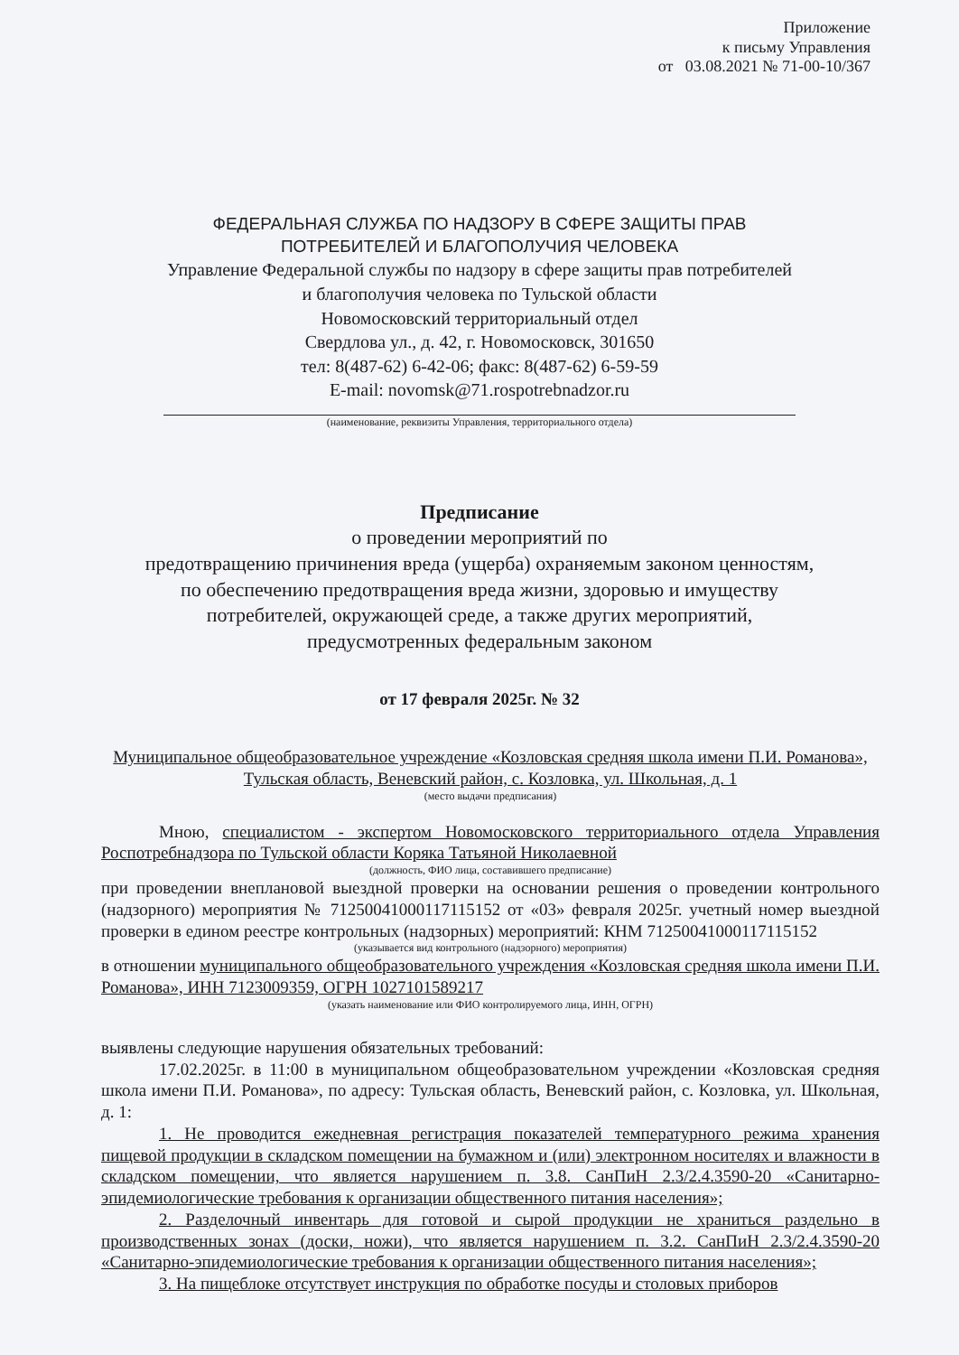Приложение
к письму Управления
от 03.08.2021 № 71-00-10/367
ФЕДЕРАЛЬНАЯ СЛУЖБА ПО НАДЗОРУ В СФЕРЕ ЗАЩИТЫ ПРАВ
ПОТРЕБИТЕЛЕЙ И БЛАГОПОЛУЧИЯ ЧЕЛОВЕКА
Управление Федеральной службы по надзору в сфере защиты прав потребителей
и благополучия человека по Тульской области
Новомосковский территориальный отдел
Свердлова ул., д. 42, г. Новомосковск, 301650
тел: 8(487-62) 6-42-06; факс: 8(487-62) 6-59-59
E-mail: novomsk@71.rospotrebnadzor.ru
(наименование, реквизиты Управления, территориального отдела)
Предписание
о проведении мероприятий по
предотвращению причинения вреда (ущерба) охраняемым законом ценностям,
по обеспечению предотвращения вреда жизни, здоровью и имуществу
потребителей, окружающей среде, а также других мероприятий,
предусмотренных федеральным законом
от 17 февраля 2025г. № 32
Муниципальное общеобразовательное учреждение «Козловская средняя школа имени П.И. Романова», Тульская область, Веневский район, с. Козловка, ул. Школьная, д. 1
(место выдачи предписания)
Мною, специалистом - экспертом Новомосковского территориального отдела Управления Роспотребнадзора по Тульской области Коряка Татьяной Николаевной
(должность, ФИО лица, составившего предписание)
при проведении внеплановой выездной проверки на основании решения о проведении контрольного (надзорного) мероприятия № 71250041000117115152 от «03» февраля 2025г. учетный номер выездной проверки в едином реестре контрольных (надзорных) мероприятий: КНМ 71250041000117115152
(указывается вид контрольного (надзорного) мероприятия)
в отношении муниципального общеобразовательного учреждения «Козловская средняя школа имени П.И. Романова», ИНН 7123009359, ОГРН 1027101589217
(указать наименование или ФИО контролируемого лица, ИНН, ОГРН)
выявлены следующие нарушения обязательных требований:
17.02.2025г. в 11:00 в муниципальном общеобразовательном учреждении «Козловская средняя школа имени П.И. Романова», по адресу: Тульская область, Веневский район, с. Козловка, ул. Школьная, д. 1:
1. Не проводится ежедневная регистрация показателей температурного режима хранения пищевой продукции в складском помещении на бумажном и (или) электронном носителях и влажности в складском помещении, что является нарушением п. 3.8. СанПиН 2.3/2.4.3590-20 «Санитарно-эпидемиологические требования к организации общественного питания населения»;
2. Разделочный инвентарь для готовой и сырой продукции не храниться раздельно в производственных зонах (доски, ножи), что является нарушением п. 3.2. СанПиН 2.3/2.4.3590-20 «Санитарно-эпидемиологические требования к организации общественного питания населения»;
3. На пищеблоке отсутствует инструкция по обработке посуды и столовых приборов